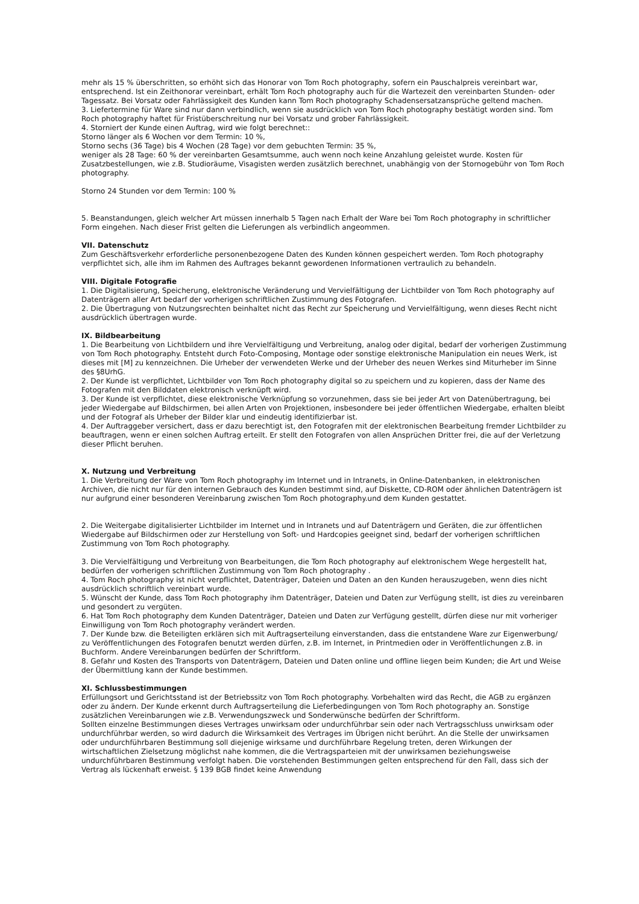mehr als 15 % überschritten, so erhöht sich das Honorar von Tom Roch photography, sofern ein Pauschalpreis vereinbart war, entsprechend. Ist ein Zeithonorar vereinbart, erhält Tom Roch photography auch für die Wartezeit den vereinbarten Stunden- oder Tagessatz. Bei Vorsatz oder Fahrlässigkeit des Kunden kann Tom Roch photography Schadensersatzansprüche geltend machen.
3. Liefertermine für Ware sind nur dann verbindlich, wenn sie ausdrücklich von Tom Roch photography bestätigt worden sind. Tom Roch photography haftet für Fristüberschreitung nur bei Vorsatz und grober Fahrlässigkeit.
4. Storniert der Kunde einen Auftrag, wird wie folgt berechnet::
Storno länger als 6 Wochen vor dem Termin: 10 %,
Storno sechs (36 Tage) bis 4 Wochen (28 Tage) vor dem gebuchten Termin: 35 %,
weniger als 28 Tage: 60 % der vereinbarten Gesamtsumme, auch wenn noch keine Anzahlung geleistet wurde. Kosten für Zusatzbestellungen, wie z.B. Studioräume, Visagisten werden zusätzlich berechnet, unabhängig von der Stornogebühr von Tom Roch photography.
Storno 24 Stunden vor dem Termin: 100 %
5. Beanstandungen, gleich welcher Art müssen innerhalb 5 Tagen nach Erhalt der Ware bei Tom Roch photography in schriftlicher Form eingehen. Nach dieser Frist gelten die Lieferungen als verbindlich angeommen.
VII. Datenschutz
Zum Geschäftsverkehr erforderliche personenbezogene Daten des Kunden können gespeichert werden. Tom Roch photography verpflichtet sich, alle ihm im Rahmen des Auftrages bekannt gewordenen Informationen vertraulich zu behandeln.
VIII. Digitale Fotografie
1. Die Digitalisierung, Speicherung, elektronische Veränderung und Vervielfältigung der Lichtbilder von Tom Roch photography auf Datenträgern aller Art bedarf der vorherigen schriftlichen Zustimmung des Fotografen.
2. Die Übertragung von Nutzungsrechten beinhaltet nicht das Recht zur Speicherung und Vervielfältigung, wenn dieses Recht nicht ausdrücklich übertragen wurde.
IX. Bildbearbeitung
1. Die Bearbeitung von Lichtbildern und ihre Vervielfältigung und Verbreitung, analog oder digital, bedarf der vorherigen Zustimmung von Tom Roch photography. Entsteht durch Foto-Composing, Montage oder sonstige elektronische Manipulation ein neues Werk, ist dieses mit [M] zu kennzeichnen. Die Urheber der verwendeten Werke und der Urheber des neuen Werkes sind Miturheber im Sinne des §8UrhG.
2. Der Kunde ist verpflichtet, Lichtbilder von Tom Roch photography digital so zu speichern und zu kopieren, dass der Name des Fotografen mit den Bilddaten elektronisch verknüpft wird.
3. Der Kunde ist verpflichtet, diese elektronische Verknüpfung so vorzunehmen, dass sie bei jeder Art von Datenübertragung, bei jeder Wiedergabe auf Bildschirmen, bei allen Arten von Projektionen, insbesondere bei jeder öffentlichen Wiedergabe, erhalten bleibt und der Fotograf als Urheber der Bilder klar und eindeutig identifizierbar ist.
4. Der Auftraggeber versichert, dass er dazu berechtigt ist, den Fotografen mit der elektronischen Bearbeitung fremder Lichtbilder zu beauftragen, wenn er einen solchen Auftrag erteilt. Er stellt den Fotografen von allen Ansprüchen Dritter frei, die auf der Verletzung dieser Pflicht beruhen.
X. Nutzung und Verbreitung
1. Die Verbreitung der Ware von Tom Roch photography im Internet und in Intranets, in Online-Datenbanken, in elektronischen Archiven, die nicht nur für den internen Gebrauch des Kunden bestimmt sind, auf Diskette, CD-ROM oder ähnlichen Datenträgern ist nur aufgrund einer besonderen Vereinbarung zwischen Tom Roch photography.und dem Kunden gestattet.
2. Die Weitergabe digitalisierter Lichtbilder im Internet und in Intranets und auf Datenträgern und Geräten, die zur öffentlichen Wiedergabe auf Bildschirmen oder zur Herstellung von Soft- und Hardcopies geeignet sind, bedarf der vorherigen schriftlichen Zustimmung von Tom Roch photography.
3. Die Vervielfältigung und Verbreitung von Bearbeitungen, die Tom Roch photography auf elektronischem Wege hergestellt hat, bedürfen der vorherigen schriftlichen Zustimmung von Tom Roch photography .
4. Tom Roch photography ist nicht verpflichtet, Datenträger, Dateien und Daten an den Kunden herauszugeben, wenn dies nicht ausdrücklich schriftlich vereinbart wurde.
5. Wünscht der Kunde, dass Tom Roch photography ihm Datenträger, Dateien und Daten zur Verfügung stellt, ist dies zu vereinbaren und gesondert zu vergüten.
6. Hat Tom Roch photography dem Kunden Datenträger, Dateien und Daten zur Verfügung gestellt, dürfen diese nur mit vorheriger Einwilligung von Tom Roch photography verändert werden.
7. Der Kunde bzw. die Beteiligten erklären sich mit Auftragserteilung einverstanden, dass die entstandene Ware zur Eigenwerbung/ zu Veröffentlichungen des Fotografen benutzt werden dürfen, z.B. im Internet, in Printmedien oder in Veröffentlichungen z.B. in Buchform. Andere Vereinbarungen bedürfen der Schriftform.
8. Gefahr und Kosten des Transports von Datenträgern, Dateien und Daten online und offline liegen beim Kunden; die Art und Weise der Übermittlung kann der Kunde bestimmen.
XI. Schlussbestimmungen
Erfüllungsort und Gerichtsstand ist der Betriebssitz von Tom Roch photography. Vorbehalten wird das Recht, die AGB zu ergänzen oder zu ändern. Der Kunde erkennt durch Auftragserteilung die Lieferbedingungen von Tom Roch photography an. Sonstige zusätzlichen Vereinbarungen wie z.B. Verwendungszweck und Sonderwünsche bedürfen der Schriftform.
Sollten einzelne Bestimmungen dieses Vertrages unwirksam oder undurchführbar sein oder nach Vertragsschluss unwirksam oder undurchführbar werden, so wird dadurch die Wirksamkeit des Vertrages im Übrigen nicht berührt. An die Stelle der unwirksamen oder undurchführbaren Bestimmung soll diejenige wirksame und durchführbare Regelung treten, deren Wirkungen der wirtschaftlichen Zielsetzung möglichst nahe kommen, die die Vertragsparteien mit der unwirksamen beziehungsweise undurchführbaren Bestimmung verfolgt haben. Die vorstehenden Bestimmungen gelten entsprechend für den Fall, dass sich der Vertrag als lückenhaft erweist. § 139 BGB findet keine Anwendung